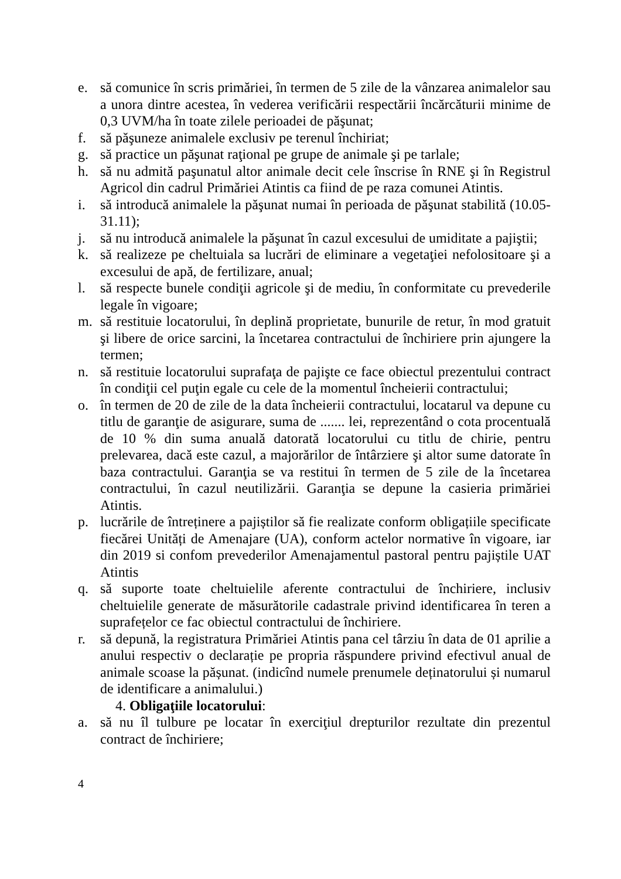e. să comunice în scris primăriei, în termen de 5 zile de la vânzarea animalelor sau a unora dintre acestea, în vederea verificării respectării încărcăturii minime de 0,3 UVM/ha în toate zilele perioadei de păşunat;
f. să păşuneze animalele exclusiv pe terenul închiriat;
g. să practice un păşunat raţional pe grupe de animale şi pe tarlale;
h. să nu admită paşunatul altor animale decit cele înscrise în RNE şi în Registrul Agricol din cadrul Primăriei Atintis ca fiind de pe raza comunei Atintis.
i. să introducă animalele la păşunat numai în perioada de păşunat stabilită (10.05-31.11);
j. să nu introducă animalele la păşunat în cazul excesului de umiditate a pajiştii;
k. să realizeze pe cheltuiala sa lucrări de eliminare a vegetaţiei nefolositoare şi a excesului de apă, de fertilizare, anual;
l. să respecte bunele condiţii agricole şi de mediu, în conformitate cu prevederile legale în vigoare;
m. să restituie locatorului, în deplină proprietate, bunurile de retur, în mod gratuit şi libere de orice sarcini, la încetarea contractului de închiriere prin ajungere la termen;
n. să restituie locatorului suprafaţa de pajişte ce face obiectul prezentului contract în condiţii cel puţin egale cu cele de la momentul încheierii contractului;
o. în termen de 20 de zile de la data încheierii contractului, locatarul va depune cu titlu de garanţie de asigurare, suma de ....... lei, reprezentând o cota procentuală de 10 % din suma anuală datorată locatorului cu titlu de chirie, pentru prelevarea, dacă este cazul, a majorărilor de întârziere şi altor sume datorate în baza contractului. Garanţia se va restitui în termen de 5 zile de la încetarea contractului, în cazul neutilizării. Garanţia se depune la casieria primăriei Atintis.
p. lucrările de întreținere a pajiștilor să fie realizate conform obligațiile specificate fiecărei Unități de Amenajare (UA), conform actelor normative în vigoare, iar din 2019 si confom prevederilor Amenajamentul pastoral pentru pajiștile UAT Atintis
q. să suporte toate cheltuielile aferente contractului de închiriere, inclusiv cheltuielile generate de măsurătorile cadastrale privind identificarea în teren a suprafețelor ce fac obiectul contractului de închiriere.
r. să depună, la registratura Primăriei Atintis pana cel târziu în data de 01 aprilie a anului respectiv o declarație pe propria răspundere privind efectivul anual de animale scoase la pășunat. (indicînd numele prenumele deținatorului și numarul de identificare a animalului.)
4. Obligaţiile locatorului:
a. să nu îl tulbure pe locatar în exerciţiul drepturilor rezultate din prezentul contract de închiriere;
4